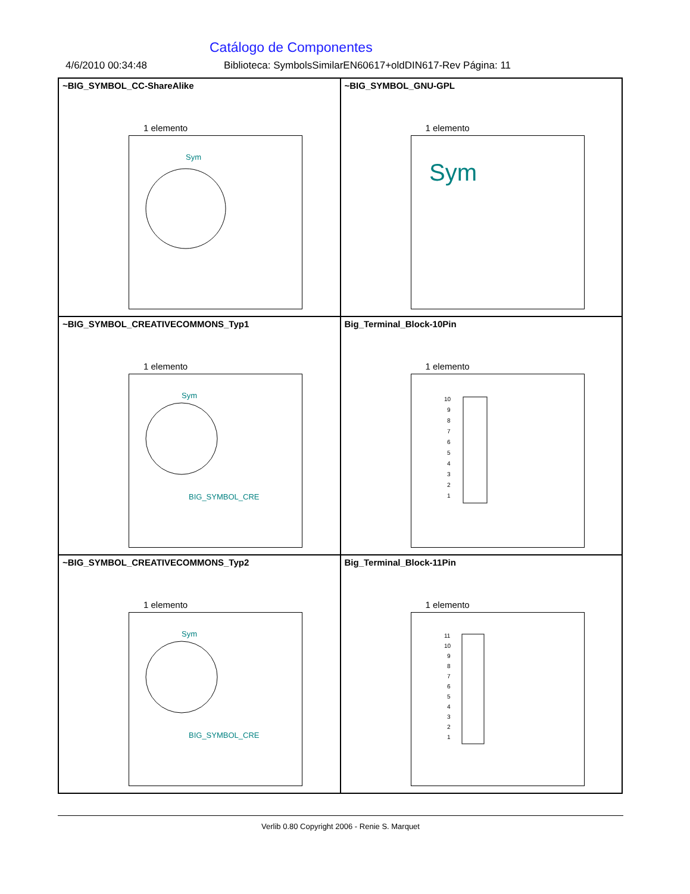Catálogo de Componentes
4/6/2010 00:34:48 Biblioteca: SymbolsSimilarEN60617+oldDIN617-Rev Página: 11
~BIG_SYMBOL_CC-ShareAlike
1 elemento
Sym
~BIG_SYMBOL_GNU-GPL
1 elemento
Sym
~BIG_SYMBOL_CREATIVECOMMONS_Typ1
1 elemento
Sym
BIG_SYMBOL_CRE
Big_Terminal_Block-10Pin
1 elemento
10
9
8
7
6
5
4
3
2
1
~BIG_SYMBOL_CREATIVECOMMONS_Typ2
1 elemento
Sym
BIG_SYMBOL_CRE
Big_Terminal_Block-11Pin
1 elemento
11
10
9
8
7
6
5
4
3
2
1
Verlib 0.80 Copyright 2006 - Renie S. Marquet